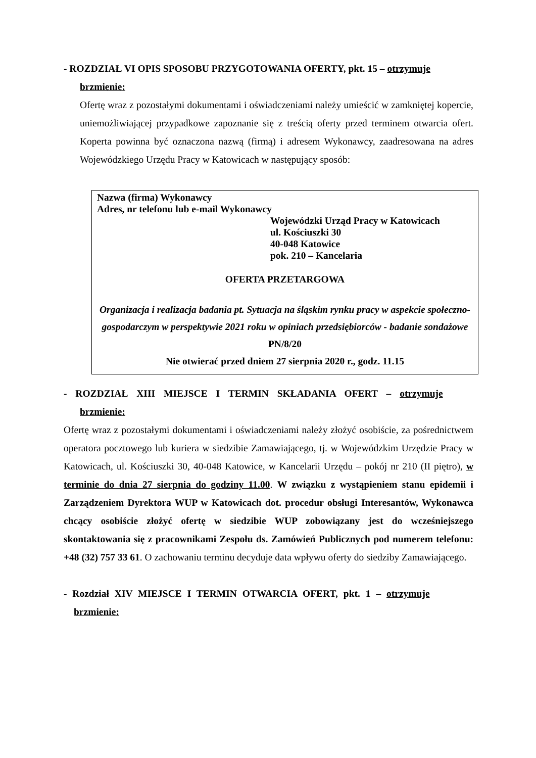- ROZDZIAŁ VI OPIS SPOSOBU PRZYGOTOWANIA OFERTY, pkt. 15 – otrzymuje
brzmienie:
Ofertę wraz z pozostałymi dokumentami i oświadczeniami należy umieścić w zamkniętej kopercie, uniemożliwiającej przypadkowe zapoznanie się z treścią oferty przed terminem otwarcia ofert. Koperta powinna być oznaczona nazwą (firmą) i adresem Wykonawcy, zaadresowana na adres Wojewódzkiego Urzędu Pracy w Katowicach w następujący sposób:
Nazwa (firma) Wykonawcy
Adres, nr telefonu lub e-mail Wykonawcy
Wojewódzki Urząd Pracy w Katowicach
ul. Kościuszki 30
40-048 Katowice
pok. 210 – Kancelaria
OFERTA PRZETARGOWA
Organizacja i realizacja badania pt. Sytuacja na śląskim rynku pracy w aspekcie społeczno-gospodarczym w perspektywie 2021 roku w opiniach przedsiębiorców - badanie sondażowe
PN/8/20
Nie otwierać przed dniem 27 sierpnia 2020 r., godz. 11.15
- ROZDZIAŁ XIII MIEJSCE I TERMIN SKŁADANIA OFERT – otrzymuje
brzmienie:
Ofertę wraz z pozostałymi dokumentami i oświadczeniami należy złożyć osobiście, za pośrednictwem operatora pocztowego lub kuriera w siedzibie Zamawiającego, tj. w Wojewódzkim Urzędzie Pracy w Katowicach, ul. Kościuszki 30, 40-048 Katowice, w Kancelarii Urzędu – pokój nr 210 (II piętro), w terminie do dnia 27 sierpnia do godziny 11.00. W związku z wystąpieniem stanu epidemii i Zarządzeniem Dyrektora WUP w Katowicach dot. procedur obsługi Interesantów, Wykonawca chcący osobiście złożyć ofertę w siedzibie WUP zobowiązany jest do wcześniejszego skontaktowania się z pracownikami Zespołu ds. Zamówień Publicznych pod numerem telefonu: +48 (32) 757 33 61. O zachowaniu terminu decyduje data wpływu oferty do siedziby Zamawiającego.
- Rozdział XIV MIEJSCE I TERMIN OTWARCIA OFERT, pkt. 1 – otrzymuje
brzmienie: